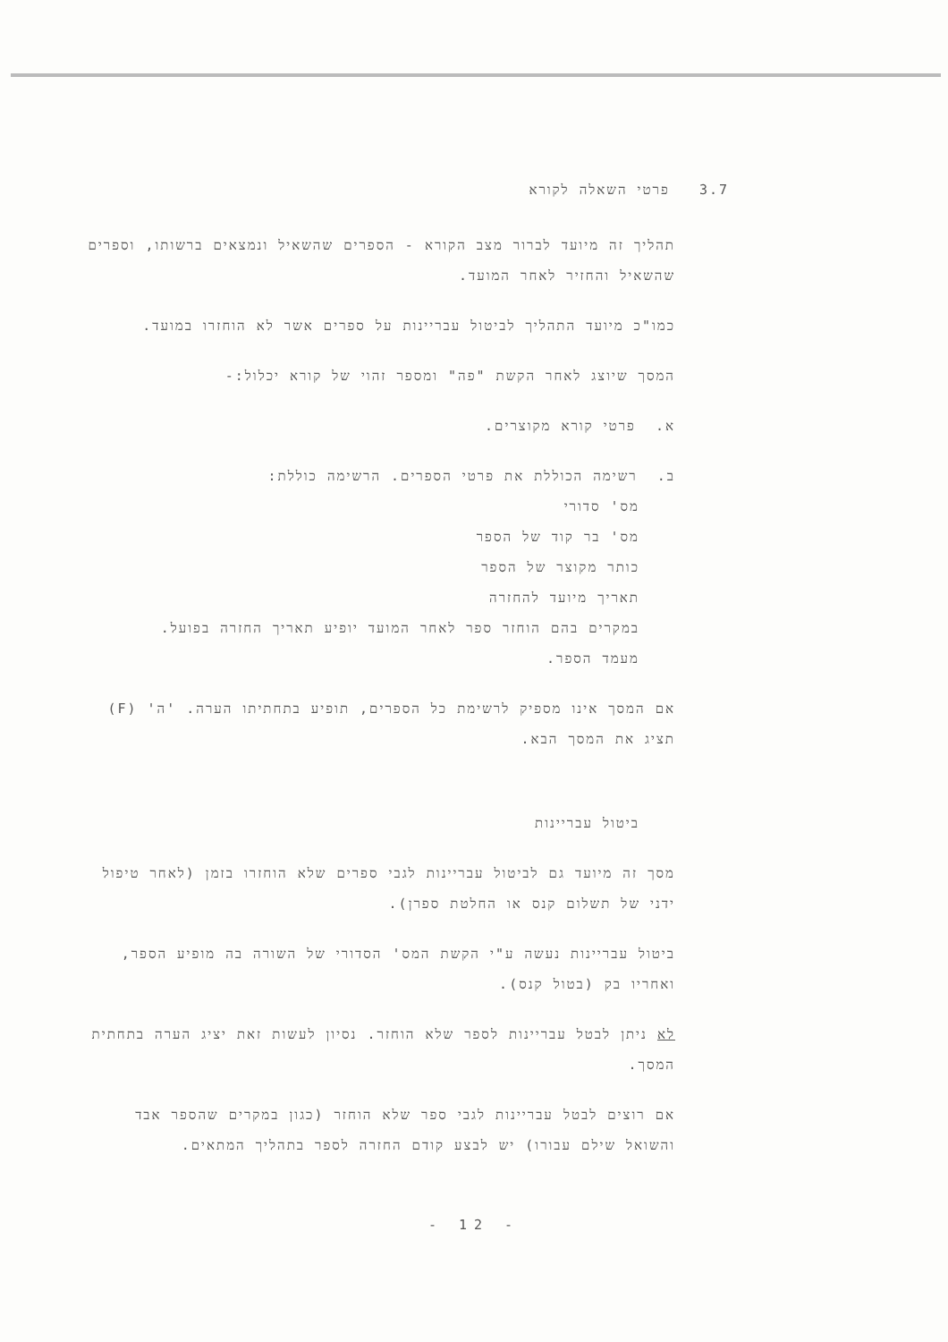3.7 פרטי השאלה לקורא
תהליך זה מיועד לברור מצב הקורא - הספרים שהשאיל ונמצאים ברשותו, וספרים שהשאיל והחזיר לאחר המועד.
כמו"כ מיועד התהליך לביטול עבריינות על ספרים אשר לא הוחזרו במועד.
המסך שיוצג לאחר הקשת "פה" ומספר זהוי של קורא יכלול:-
א. פרטי קורא מקוצרים.
ב. רשימה הכוללת את פרטי הספרים. הרשימה כוללת:
מס' סדורי
מס' בר קוד של הספר
כותר מקוצר של הספר
תאריך מיועד להחזרה
במקרים בהם הוחזר ספר לאחר המועד יופיע תאריך החזרה בפועל.
מעמד הספר.
אם המסך אינו מספיק לרשימת כל הספרים, תופיע בתחתיתו הערה. 'ה' (F) תציג את המסך הבא.
ביטול עבריינות
מסך זה מיועד גם לביטול עבריינות לגבי ספרים שלא הוחזרו בזמן (לאחר טיפול ידני של תשלום קנס או החלטת ספרן).
ביטול עבריינות נעשה ע"י הקשת המס' הסדורי של השורה בה מופיע הספר, ואחריו בק (בטול קנס).
לא ניתן לבטל עבריינות לספר שלא הוחזר. נסיון לעשות זאת יציג הערה בתחתית המסך.
אם רוצים לבטל עבריינות לגבי ספר שלא הוחזר (כגון במקרים שהספר אבד והשואל שילם עבורו) יש לבצע קודם החזרה לספר בתהליך המתאים.
- 12 -